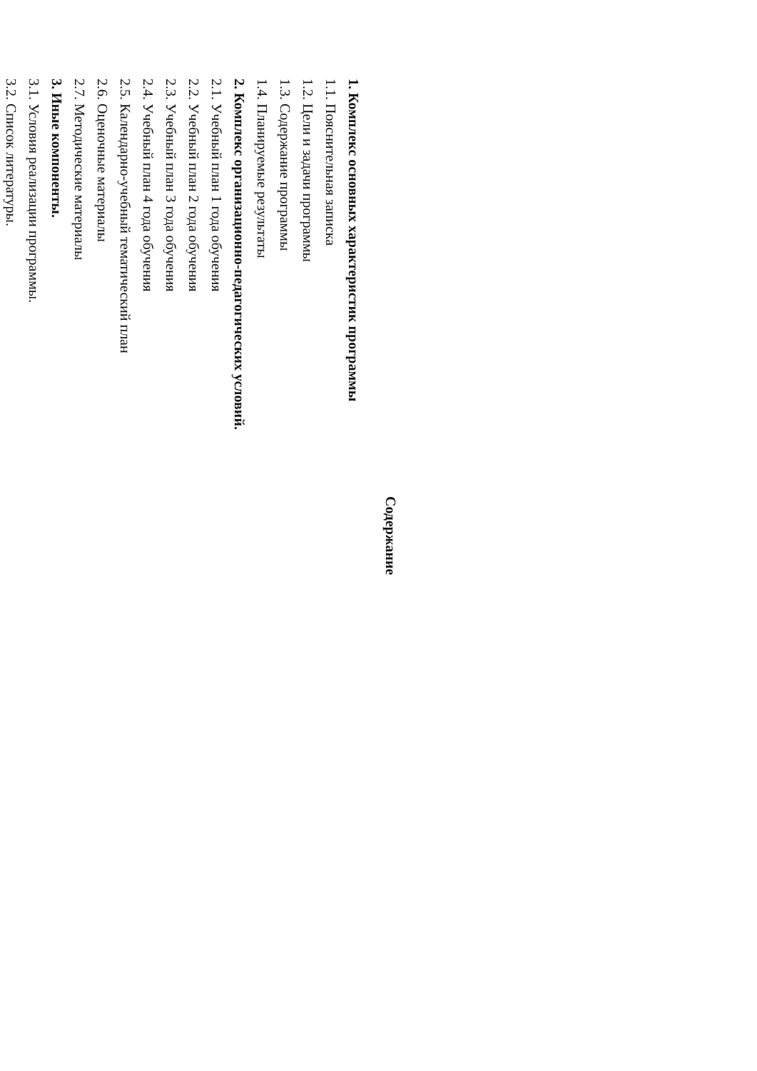Содержание
1. Комплекс основных характеристик программы
1.1. Пояснительная записка
1.2. Цели и задачи программы
1.3. Содержание программы
1.4. Планируемые результаты
2. Комплекс организационно-педагогических условий.
2.1. Учебный план 1 года обучения
2.2. Учебный план 2 года обучения
2.3. Учебный план 3 года обучения
2.4. Учебный план 4 года обучения
2.5. Календарно-учебный тематический план
2.6. Оценочные материалы
2.7. Методические материалы
3. Иные компоненты.
3.1. Условия реализации программы.
3.2. Список литературы.